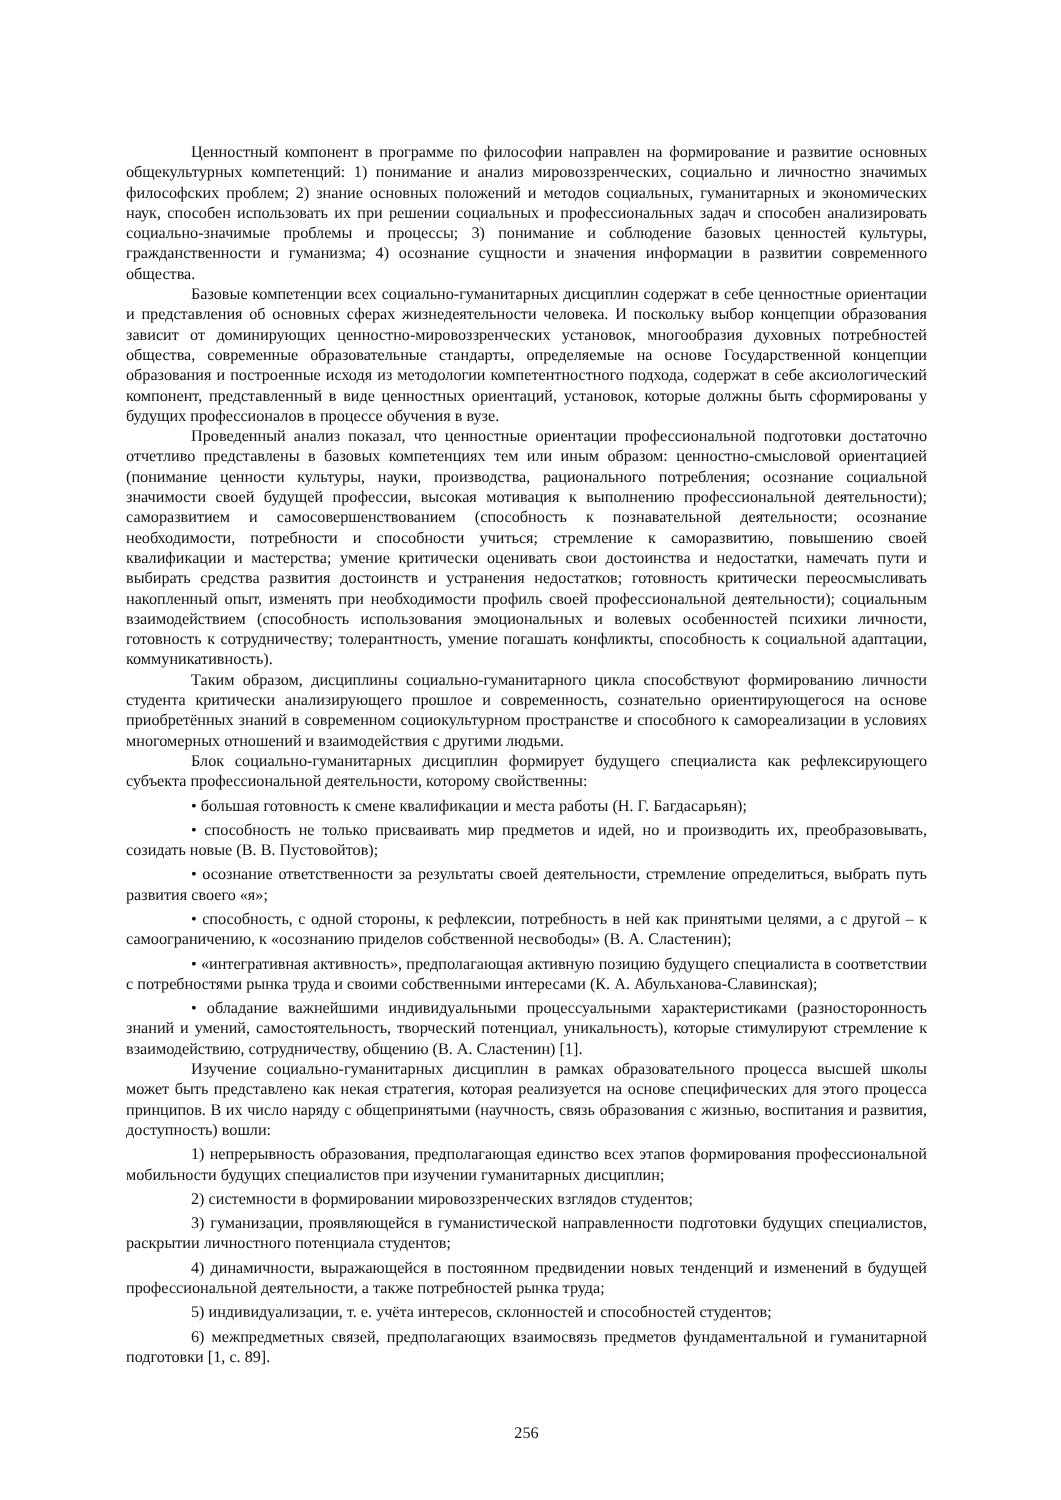Ценностный компонент в программе по философии направлен на формирование и развитие основных общекультурных компетенций: 1) понимание и анализ мировоззренческих, социально и личностно значимых философских проблем; 2) знание основных положений и методов социальных, гуманитарных и экономических наук, способен использовать их при решении социальных и профессиональных задач и способен анализировать социально-значимые проблемы и процессы; 3) понимание и соблюдение базовых ценностей культуры, гражданственности и гуманизма; 4) осознание сущности и значения информации в развитии современного общества.
Базовые компетенции всех социально-гуманитарных дисциплин содержат в себе ценностные ориентации и представления об основных сферах жизнедеятельности человека. И поскольку выбор концепции образования зависит от доминирующих ценностно-мировоззренческих установок, многообразия духовных потребностей общества, современные образовательные стандарты, определяемые на основе Государственной концепции образования и построенные исходя из методологии компетентностного подхода, содержат в себе аксиологический компонент, представленный в виде ценностных ориентаций, установок, которые должны быть сформированы у будущих профессионалов в процессе обучения в вузе.
Проведенный анализ показал, что ценностные ориентации профессиональной подготовки достаточно отчетливо представлены в базовых компетенциях тем или иным образом: ценностно-смысловой ориентацией (понимание ценности культуры, науки, производства, рационального потребления; осознание социальной значимости своей будущей профессии, высокая мотивация к выполнению профессиональной деятельности); саморазвитием и самосовершенствованием (способность к познавательной деятельности; осознание необходимости, потребности и способности учиться; стремление к саморазвитию, повышению своей квалификации и мастерства; умение критически оценивать свои достоинства и недостатки, намечать пути и выбирать средства развития достоинств и устранения недостатков; готовность критически переосмысливать накопленный опыт, изменять при необходимости профиль своей профессиональной деятельности); социальным взаимодействием (способность использования эмоциональных и волевых особенностей психики личности, готовность к сотрудничеству; толерантность, умение погашать конфликты, способность к социальной адаптации, коммуникативность).
Таким образом, дисциплины социально-гуманитарного цикла способствуют формированию личности студента критически анализирующего прошлое и современность, сознательно ориентирующегося на основе приобретённых знаний в современном социокультурном пространстве и способного к самореализации в условиях многомерных отношений и взаимодействия с другими людьми.
Блок социально-гуманитарных дисциплин формирует будущего специалиста как рефлексирующего субъекта профессиональной деятельности, которому свойственны:
• большая готовность к смене квалификации и места работы (Н. Г. Багдасарьян);
• способность не только присваивать мир предметов и идей, но и производить их, преобразовывать, созидать новые (В. В. Пустовойтов);
• осознание ответственности за результаты своей деятельности, стремление определиться, выбрать путь развития своего «я»;
• способность, с одной стороны, к рефлексии, потребность в ней как принятыми целями, а с другой – к самоограничению, к «осознанию приделов собственной несвободы» (В. А. Сластенин);
• «интегративная активность», предполагающая активную позицию будущего специалиста в соответствии с потребностями рынка труда и своими собственными интересами (К. А. Абульханова-Славинская);
• обладание важнейшими индивидуальными процессуальными характеристиками (разносторонность знаний и умений, самостоятельность, творческий потенциал, уникальность), которые стимулируют стремление к взаимодействию, сотрудничеству, общению (В. А. Сластенин) [1].
Изучение социально-гуманитарных дисциплин в рамках образовательного процесса высшей школы может быть представлено как некая стратегия, которая реализуется на основе специфических для этого процесса принципов. В их число наряду с общепринятыми (научность, связь образования с жизнью, воспитания и развития, доступность) вошли:
1) непрерывность образования, предполагающая единство всех этапов формирования профессиональной мобильности будущих специалистов при изучении гуманитарных дисциплин;
2) системности в формировании мировоззренческих взглядов студентов;
3) гуманизации, проявляющейся в гуманистической направленности подготовки будущих специалистов, раскрытии личностного потенциала студентов;
4) динамичности, выражающейся в постоянном предвидении новых тенденций и изменений в будущей профессиональной деятельности, а также потребностей рынка труда;
5) индивидуализации, т. е. учёта интересов, склонностей и способностей студентов;
6) межпредметных связей, предполагающих взаимосвязь предметов фундаментальной и гуманитарной подготовки [1, с. 89].
256